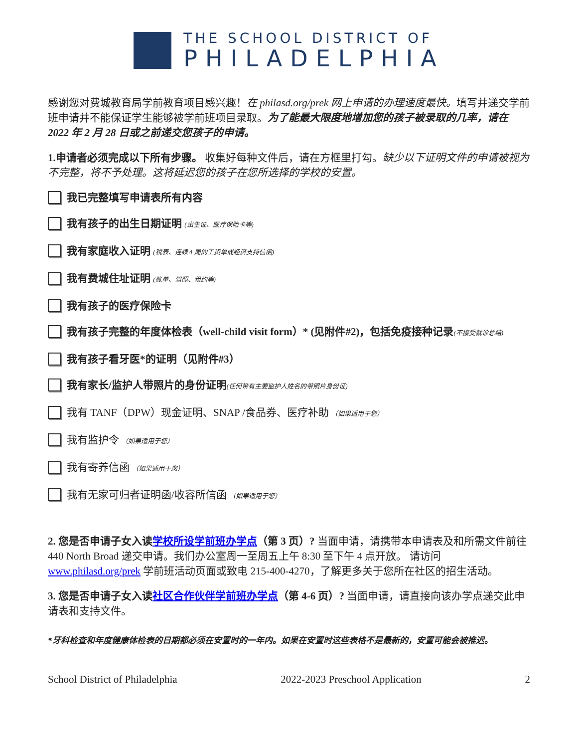THE SCHOOL DISTRICT OF
PHILADELPHIA
感谢您对费城教育局学前教育项目感兴趣！在 philasd.org/prek 网上申请的办理速度最快。填写并递交学前班申请并不能保证学生能够被学前班项目录取。为了能最大限度地增加您的孩子被录取的几率，请在 2022 年 2 月 28 日或之前递交您孩子的申请。
1.申请者必须完成以下所有步骤。 收集好每种文件后，请在方框里打勾。缺少以下证明文件的申请被视为不完整，将不予处理。这将延迟您的孩子在您所选择的学校的安置。
我已完整填写申请表所有内容
我有孩子的出生日期证明 (出生证、医疗保险卡等)
我有家庭收入证明 (税表、连续 4 周的工资单或经济支持信函)
我有费城住址证明 (账单、驾照、租约等)
我有孩子的医疗保险卡
我有孩子完整的年度体检表（well-child visit form）* (见附件#2)，包括免疫接种记录(不接受就诊总结)
我有孩子看牙医*的证明（见附件#3）
我有家长/监护人带照片的身份证明(任何带有主要监护人姓名的带照片身份证)
我有 TANF（DPW）现金证明、SNAP /食品券、医疗补助 （如果适用于您）
我有监护令 （如果适用于您）
我有寄养信函 （如果适用于您）
我有无家可归者证明函/收容所信函 （如果适用于您）
2. 您是否申请子女入读学校所设学前班办学点（第 3 页）? 当面申请，请携带本申请表及和所需文件前往 440 North Broad 递交申请。我们办公室周一至周五上午 8:30 至下午 4 点开放。 请访问 www.philasd.org/prek 学前班活动页面或致电 215-400-4270，了解更多关于您所在社区的招生活动。
3. 您是否申请子女入读社区合作伙伴学前班办学点（第 4-6 页）? 当面申请，请直接向该办学点递交此申请表和支持文件。
*牙科检查和年度健康体检表的日期都必须在安置时的一年内。如果在安置时这些表格不是最新的，安置可能会被推迟。
School District of Philadelphia 2022-2023 Preschool Application 2